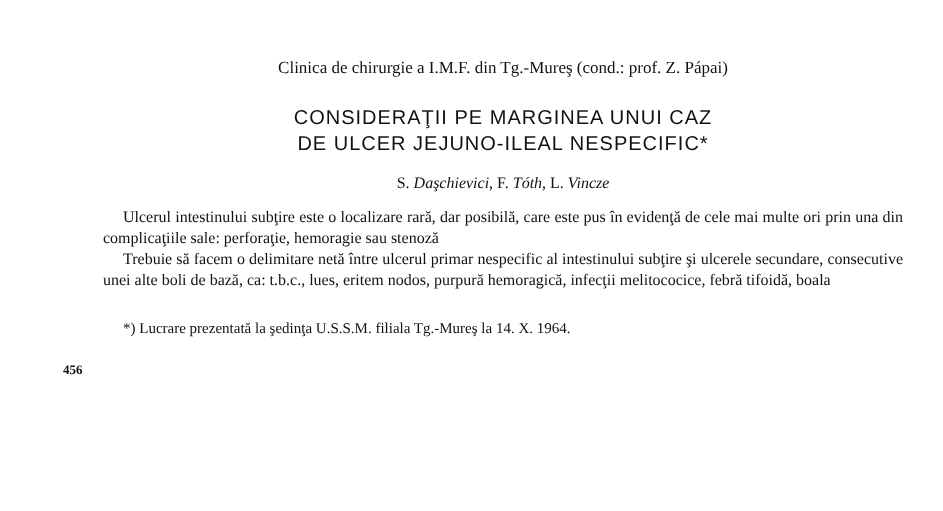Clinica de chirurgie a I.M.F. din Tg.-Mureş (cond.: prof. Z. Pápai)
CONSIDERAŢII PE MARGINEA UNUI CAZ
DE ULCER JEJUNO-ILEAL NESPECIFIC*
S. Daşchievici, F. Tóth, L. Vincze
Ulcerul intestinului subţire este o localizare rară, dar posibilă, care este pus în evidenţă de cele mai multe ori prin una din complicaţiile sale: perforaţie, hemoragie sau stenoză
Trebuie să facem o delimitare netă între ulcerul primar nespecific al intestinului subţire şi ulcerele secundare, consecutive unei alte boli de bază, ca: t.b.c., lues, eritem nodos, purpură hemoragică, infecţii melitococice, febră tifoidă, boala
*) Lucrare prezentată la şedinţa U.S.S.M. filiala Tg.-Mureş la 14. X. 1964.
456